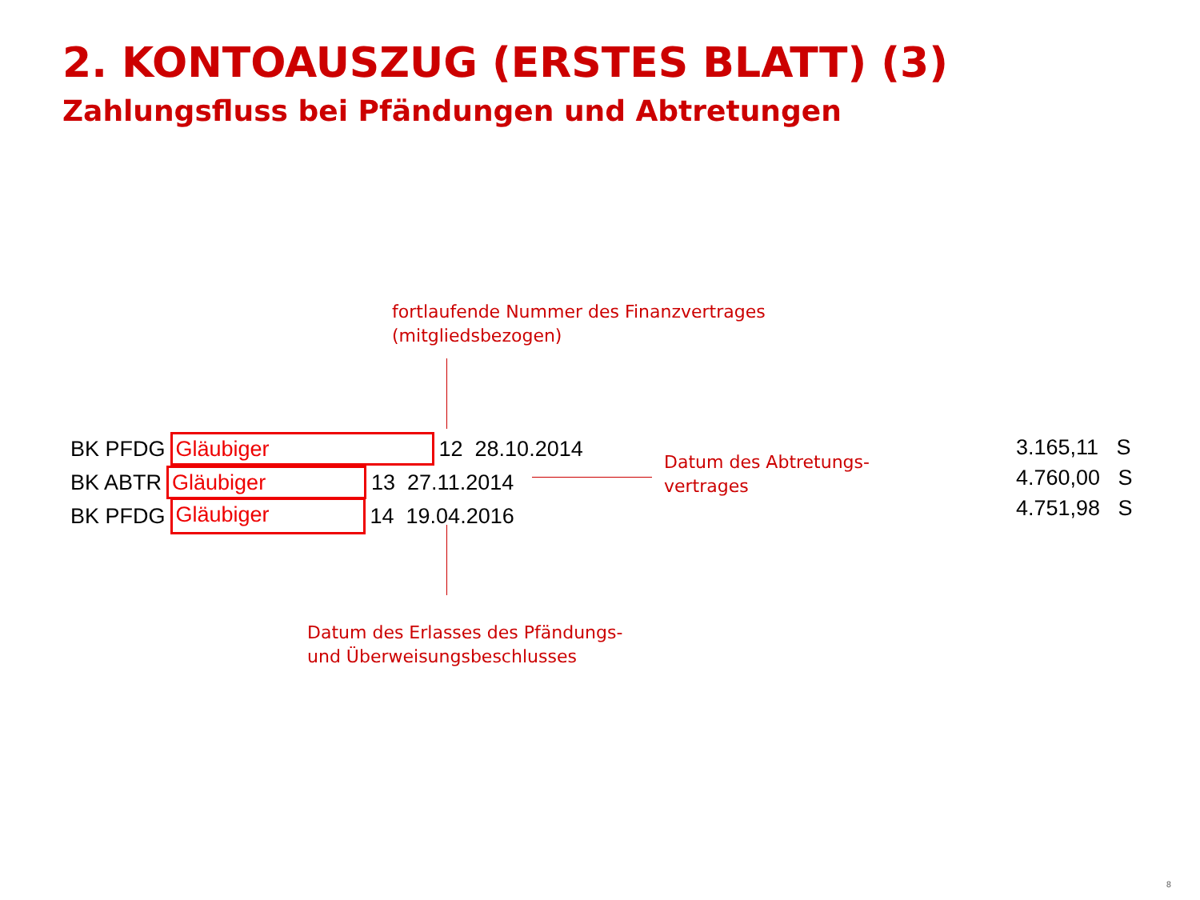2. KONTOAUSZUG (ERSTES BLATT) (3)
Zahlungsfluss bei Pfändungen und Abtretungen
fortlaufende Nummer des Finanzvertrages
(mitgliedsbezogen)
BK PFDG Gläubiger 12 28.10.2014
BK ABTR Gläubiger 13 27.11.2014
BK PFDG Gläubiger 14 19.04.2016
Datum des Abtretungs-
vertrages
3.165,11 S
4.760,00 S
4.751,98 S
Datum des Erlasses des Pfändungs-
und Überweisungsbeschlusses
8